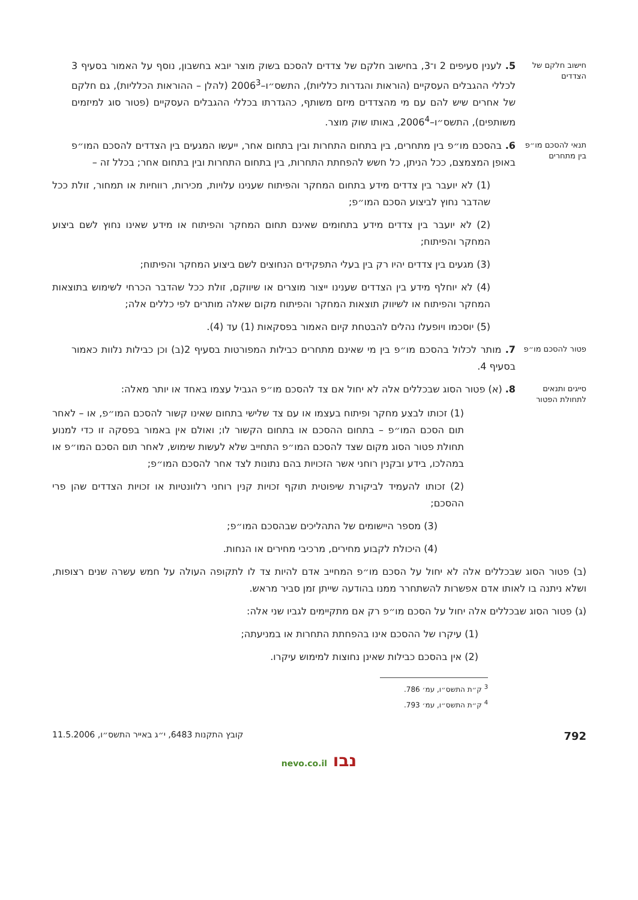חישוב חלקם של הצדדים
5. לענין סעיפים 2 ו־3, בחישוב חלקם של צדדים להסכם בשוק מוצר יובא בחשבון, נוסף על האמור בסעיף 3 לכללי ההגבלים העסקיים (הוראות והגדרות כלליות), התשס״ו–2006<sup>3</sup> (להלן – ההוראות הכלליות), גם חלקם של אחרים שיש להם עם מי מהצדדים מיזם משותף, כהגדרתו בכללי ההגבלים העסקיים (פטור סוג למיזמים משותפים), התשס״ו–2006<sup>4</sup>, באותו שוק מוצר.
תנאי להסכם מו״פ בין מתחרים
6. בהסכם מו״פ בין מתחרים, בין בתחום התחרות ובין בתחום אחר, ייעשו המגעים בין הצדדים להסכם המו״פ באופן המצמצם, ככל הניתן, כל חשש להפחתת התחרות, בין בתחום התחרות ובין בתחום אחר; בכלל זה –
(1) לא יועבר בין צדדים מידע בתחום המחקר והפיתוח שענינו עלויות, מכירות, רווחיות או תמחור, זולת ככל שהדבר נחוץ לביצוע הסכם המו״פ;
(2) לא יועבר בין צדדים מידע בתחומים שאינם תחום המחקר והפיתוח או מידע שאינו נחוץ לשם ביצוע המחקר והפיתוח;
(3) מגעים בין צדדים יהיו רק בין בעלי התפקידים הנחוצים לשם ביצוע המחקר והפיתוח;
(4) לא יוחלף מידע בין הצדדים שענינו ייצור מוצרים או שיווקם, זולת ככל שהדבר הכרחי לשימוש בתוצאות המחקר והפיתוח או לשיווק תוצאות המחקר והפיתוח מקום שאלה מותרים לפי כללים אלה;
(5) יוסכמו ויופעלו נהלים להבטחת קיום האמור בפסקאות (1) עד (4).
פטור להסכם מו״פ
7. מותר לכלול בהסכם מו״פ בין מי שאינם מתחרים כבילות המפורטות בסעיף 2(ב) וכן כבילות נלוות כאמור בסעיף 4.
סייגים ותנאים לתחולת הפטור
8. (א) פטור הסוג שבכללים אלה לא יחול אם צד להסכם מו״פ הגביל עצמו באחד או יותר מאלה:
(1) זכותו לבצע מחקר ופיתוח בעצמו או עם צד שלישי בתחום שאינו קשור להסכם המו״פ, או – לאחר תום הסכם המו״פ – בתחום ההסכם או בתחום הקשור לו; ואולם אין באמור בפסקה זו כדי למנוע תחולת פטור הסוג מקום שצד להסכם המו״פ התחייב שלא לעשות שימוש, לאחר תום הסכם המו״פ או במהלכו, בידע ובקנין רוחני אשר הזכויות בהם נתונות לצד אחר להסכם המו״פ;
(2) זכותו להעמיד לביקורת שיפוטית תוקף זכויות קנין רוחני רלוונטיות או זכויות הצדדים שהן פרי ההסכם;
(3) מספר היישומים של התהליכים שבהסכם המו״פ;
(4) היכולת לקבוע מחירים, מרכיבי מחירים או הנחות.
(ב) פטור הסוג שבכללים אלה לא יחול על הסכם מו״פ המחייב אדם להיות צד לו לתקופה העולה על חמש עשרה שנים רצופות, ושלא ניתנה בו לאותו אדם אפשרות להשתחרר ממנו בהודעה שייתן זמן סביר מראש.
(ג) פטור הסוג שבכללים אלה יחול על הסכם מו״פ רק אם מתקיימים לגביו שני אלה:
(1) עיקרו של ההסכם אינו בהפחתת התחרות או במניעתה;
(2) אין בהסכם כבילות שאינן נחוצות למימוש עיקרו.
<sup>3</sup> ק״ת התשס״ו, עמ׳ 786.
<sup>4</sup> ק״ת התשס״ו, עמ׳ 793.
792 קובץ התקנות 6483, י״ג באייר התשס״ו, 11.5.2006
נבו nevo.co.il